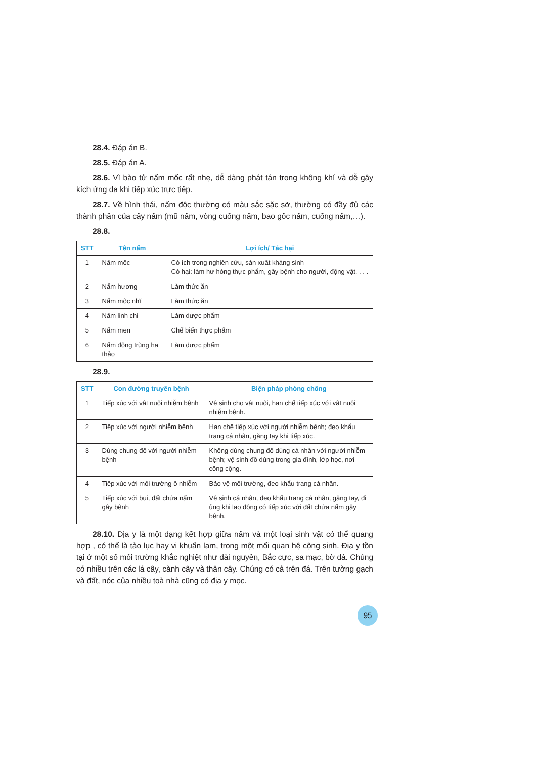28.4. Đáp án B.
28.5. Đáp án A.
28.6. Vì bào tử nấm mốc rất nhẹ, dễ dàng phát tán trong không khí và dễ gây kích ứng da khi tiếp xúc trực tiếp.
28.7. Về hình thái, nấm độc thường có màu sắc sặc sỡ, thường có đầy đủ các thành phần của cây nấm (mũ nấm, vòng cuống nấm, bao gốc nấm, cuống nấm,…).
28.8.
| STT | Tên nấm | Lợi ích/ Tác hại |
| --- | --- | --- |
| 1 | Nấm mốc | Có ích trong nghiên cứu, sản xuất kháng sinh Có hại: làm hư hỏng thực phẩm, gây bệnh cho người, động vật, . . . |
| 2 | Nấm hương | Làm thức ăn |
| 3 | Nấm mộc nhĩ | Làm thức ăn |
| 4 | Nấm linh chi | Làm dược phẩm |
| 5 | Nấm men | Chế biến thực phẩm |
| 6 | Nấm đông trùng hạ thảo | Làm dược phẩm |
28.9.
| STT | Con đường truyền bệnh | Biện pháp phòng chống |
| --- | --- | --- |
| 1 | Tiếp xúc với vật nuôi nhiễm bệnh | Vệ sinh cho vật nuôi, hạn chế tiếp xúc với vật nuôi nhiễm bệnh. |
| 2 | Tiếp xúc với người nhiễm bệnh | Hạn chế tiếp xúc với người nhiễm bệnh; đeo khẩu trang cá nhân, găng tay khi tiếp xúc. |
| 3 | Dùng chung đồ với người nhiễm bệnh | Không dùng chung đồ dùng cá nhân với người nhiễm bệnh; vệ sinh đồ dùng trong gia đình, lớp học, nơi công cộng. |
| 4 | Tiếp xúc với môi trường ô nhiễm | Bảo vệ môi trường, đeo khẩu trang cá nhân. |
| 5 | Tiếp xúc với bụi, đất chứa nấm gây bệnh | Vệ sinh cá nhân, đeo khẩu trang cá nhân, găng tay, đi ủng khi lao động có tiếp xúc với đất chứa nấm gây bệnh. |
28.10. Địa y là một dạng kết hợp giữa nấm và một loại sinh vật có thể quang hợp , có thể là tảo lục hay vi khuẩn lam, trong một mối quan hệ cộng sinh. Địa y tồn tại ở một số môi trường khắc nghiệt như đài nguyên, Bắc cực, sa mạc, bờ đá. Chúng có nhiều trên các lá cây, cành cây và thân cây. Chúng có cả trên đá. Trên tường gạch và đất, nóc của nhiều toà nhà cũng có địa y mọc.
95